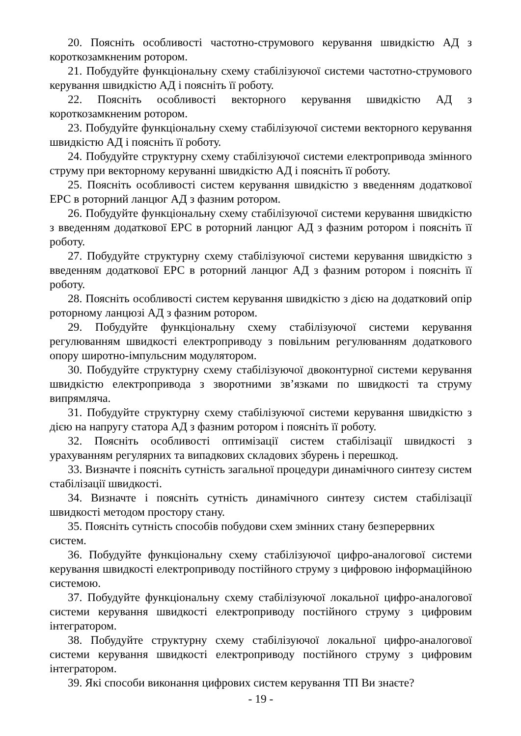20. Поясніть особливості частотно-струмового керування швидкістю АД з короткозамкненим ротором.
21. Побудуйте функціональну схему стабілізуючої системи частотно-струмового керування швидкістю АД і поясніть її роботу.
22. Поясніть особливості векторного керування швидкістю АД з короткозамкненим ротором.
23. Побудуйте функціональну схему стабілізуючої системи векторного керування швидкістю АД і поясніть її роботу.
24. Побудуйте структурну схему стабілізуючої системи електропривода змінного струму при векторному керуванні швидкістю АД і поясніть її роботу.
25. Поясніть особливості систем керування швидкістю з введенням додаткової ЕРС в роторний ланцюг АД з фазним ротором.
26. Побудуйте функціональну схему стабілізуючої системи керування швидкістю з введенням додаткової ЕРС в роторний ланцюг АД з фазним ротором і поясніть її роботу.
27. Побудуйте структурну схему стабілізуючої системи керування швидкістю з введенням додаткової ЕРС в роторний ланцюг АД з фазним ротором і поясніть її роботу.
28. Поясніть особливості систем керування швидкістю з дією на додатковий опір роторному ланцюзі АД з фазним ротором.
29. Побудуйте функціональну схему стабілізуючої системи керування регулюванням швидкості електроприводу з повільним регулюванням додаткового опору широтно-імпульсним модулятором.
30. Побудуйте структурну схему стабілізуючої двоконтурної системи керування швидкістю електропривода з зворотними зв’язками по швидкості та струму випрямляча.
31. Побудуйте структурну схему стабілізуючої системи керування швидкістю з дією на напругу статора АД з фазним ротором і поясніть її роботу.
32. Поясніть особливості оптимізації систем стабілізації швидкості з урахуванням регулярних та випадкових складових збурень і перешкод.
33. Визначте і поясніть сутність загальної процедури динамічного синтезу систем стабілізації швидкості.
34. Визначте і поясніть сутність динамічного синтезу систем стабілізації швидкості методом простору стану.
35. Поясніть сутність способів побудови схем змінних стану безперервних систем.
36. Побудуйте функціональну схему стабілізуючої цифро-аналогової системи керування швидкості електроприводу постійного струму з цифровою інформаційною системою.
37. Побудуйте функціональну схему стабілізуючої локальної цифро-аналогової системи керування швидкості електроприводу постійного струму з цифровим інтегратором.
38. Побудуйте структурну схему стабілізуючої локальної цифро-аналогової системи керування швидкості електроприводу постійного струму з цифровим інтегратором.
39. Які способи виконання цифрових систем керування ТП Ви знаєте?
- 19 -